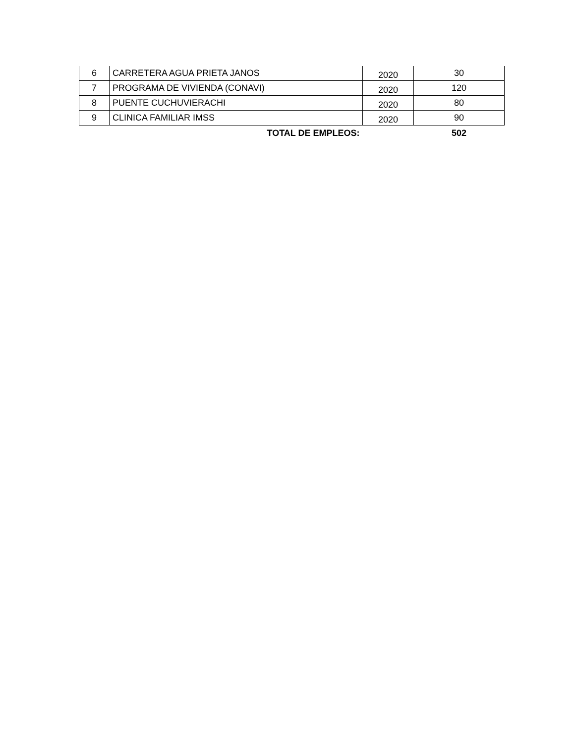| 6 | CARRETERA AGUA PRIETA JANOS | 2020 | 30 |
| 7 | PROGRAMA DE VIVIENDA (CONAVI) | 2020 | 120 |
| 8 | PUENTE CUCHUVIERACHI | 2020 | 80 |
| 9 | CLINICA FAMILIAR IMSS | 2020 | 90 |
| | TOTAL DE EMPLEOS: | | 502 |